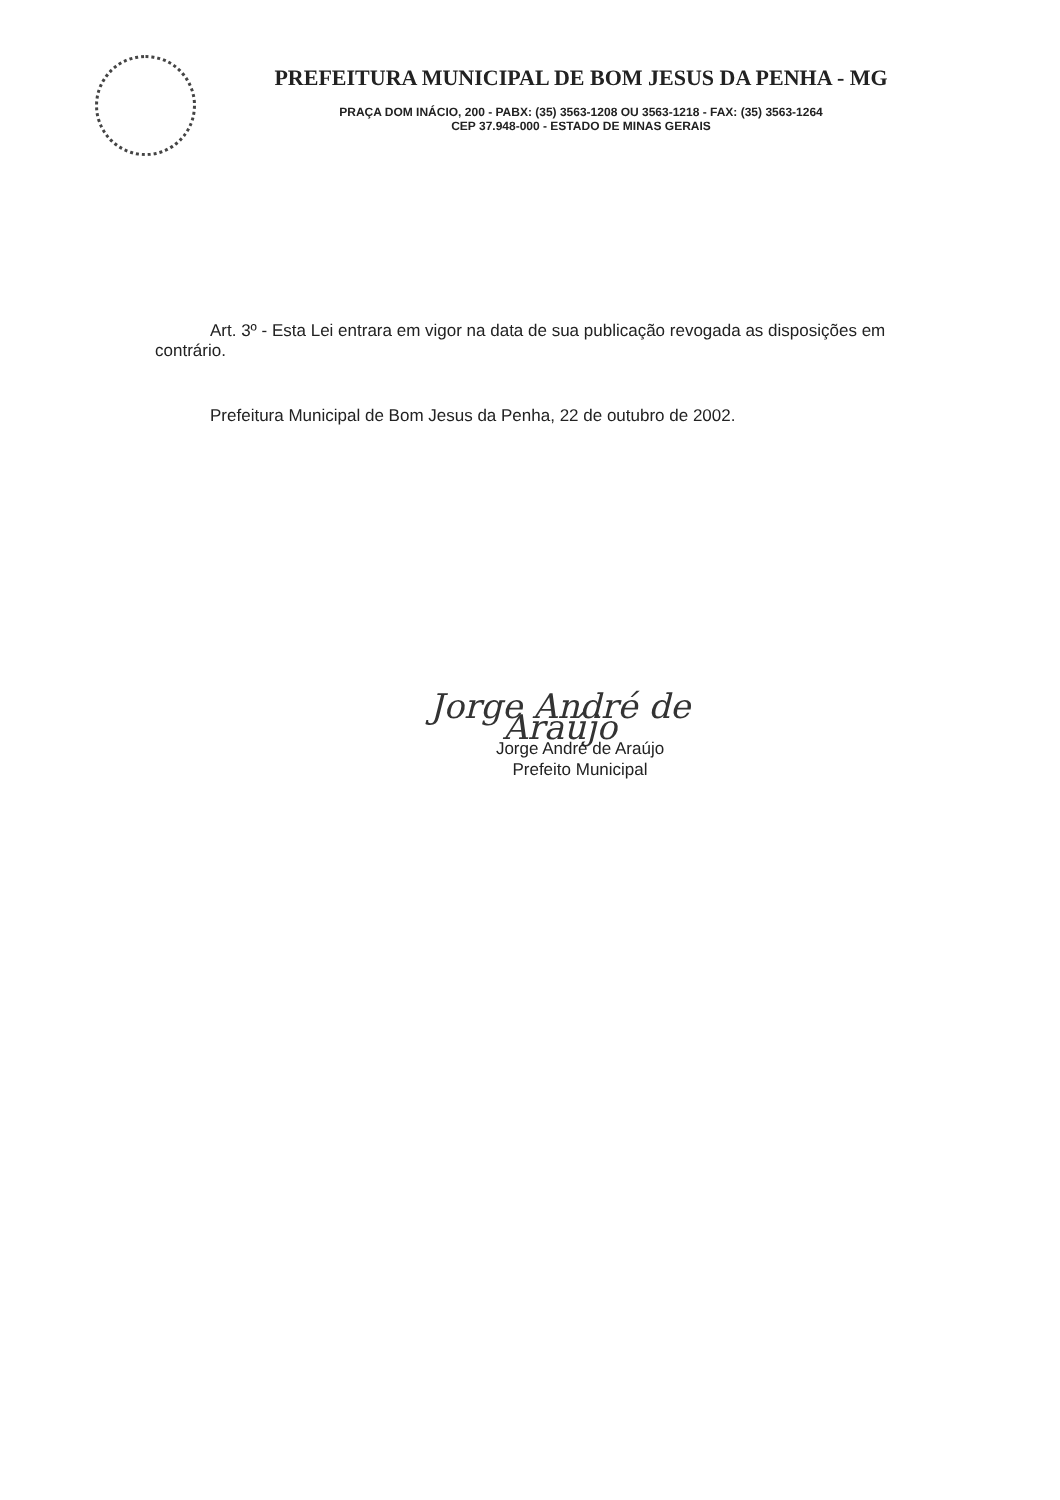PREFEITURA MUNICIPAL DE BOM JESUS DA PENHA - MG
PRAÇA DOM INÁCIO, 200 - PABX: (35) 3563-1208 OU 3563-1218 - FAX: (35) 3563-1264
CEP 37.948-000 - ESTADO DE MINAS GERAIS
Art. 3º - Esta Lei entrara em vigor na data de sua publicação revogada as disposições em contrário.
Prefeitura Municipal de Bom Jesus da Penha, 22 de outubro de 2002.
Jorge André de Araújo
Jorge André de Araújo
Prefeito Municipal